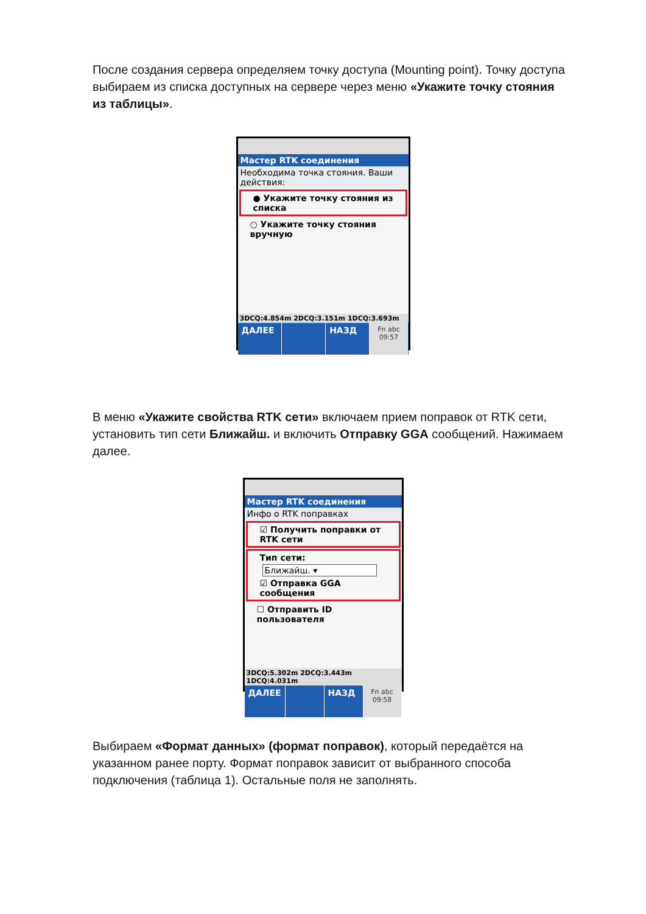После создания сервера определяем точку доступа (Mounting point). Точку доступа выбираем из списка доступных на сервере через меню «Укажите точку стояния из таблицы».
Мастер RTK соединения
Необходима точка стояния. Ваши действия:
● Укажите точку стояния из списка
○ Укажите точку стояния вручную
3DCQ:4.854m 2DCQ:3.151m 1DCQ:3.693m
ДАЛЕЕ НАЗД
Fn abc 09:57
В меню «Укажите свойства RTK сети» включаем прием поправок от RTK сети, установить тип сети Ближайш. и включить Отправку GGA сообщений. Нажимаем далее.
Мастер RTK соединения
Инфо о RTK поправках
☑ Получить поправки от RTK сети
Тип сети:
Ближайш. ▾
☑ Отправка GGA сообщения
☐ Отправить ID пользователя
3DCQ:5.302m 2DCQ:3.443m 1DCQ:4.031m
ДАЛЕЕ НАЗД
Fn abc 09:58
Выбираем «Формат данных» (формат поправок), который передаётся на указанном ранее порту. Формат поправок зависит от выбранного способа подключения (таблица 1). Остальные поля не заполнять.